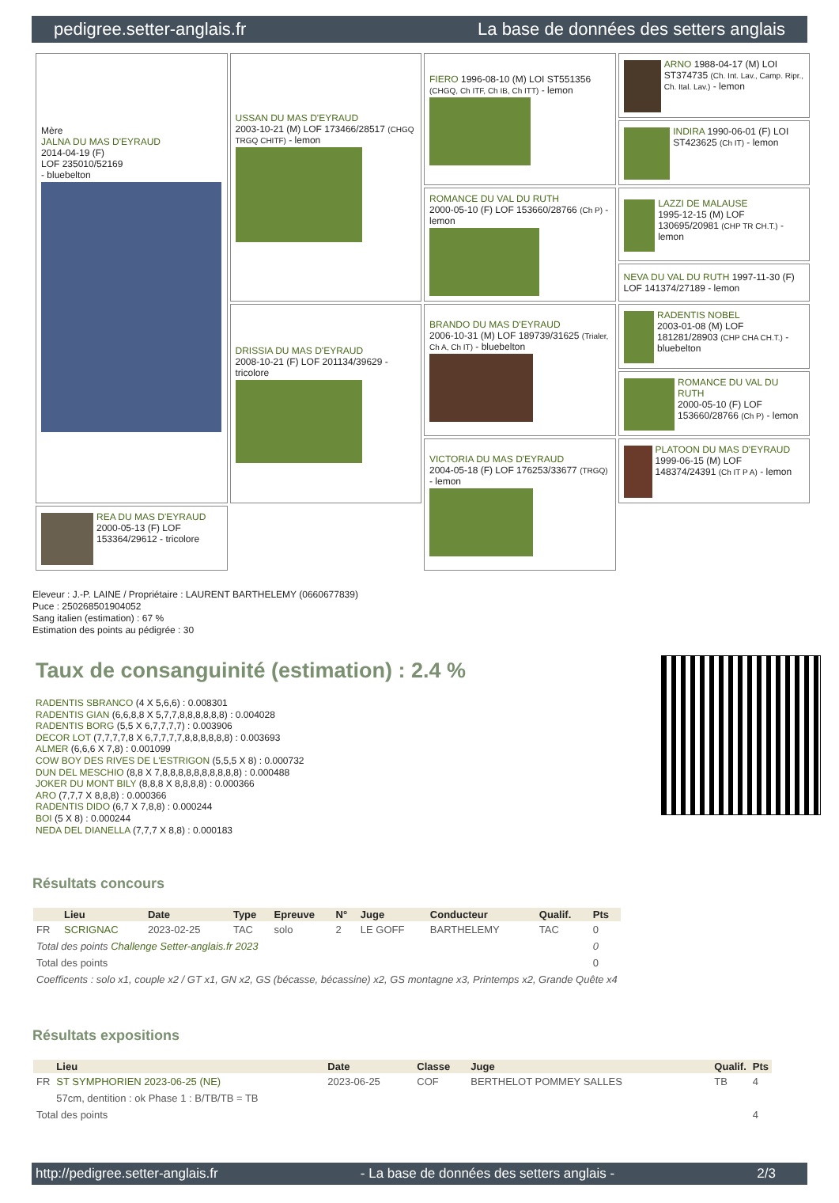pedigree.setter-anglais.fr La base de données des setters anglais
| Mère JALNA DU MAS D'EYRAUD 2014-04-19 (F) LOF 235010/52169 - bluebelton | USSAN DU MAS D'EYRAUD 2003-10-21 (M) LOF 173466/28517 (CHGQ TRGQ CHITF) - lemon | FIERO 1996-08-10 (M) LOI ST551356 (CHGQ, Ch ITF, Ch IB, Ch ITT) - lemon | ARNO 1988-04-17 (M) LOI ST374735 (Ch. Int. Lav., Camp. Ripr., Ch. Ital. Lav.) - lemon |
| | | | INDIRA 1990-06-01 (F) LOI ST423625 (Ch IT) - lemon |
| | | ROMANCE DU VAL DU RUTH 2000-05-10 (F) LOF 153660/28766 (Ch P) - lemon | LAZZI DE MALAUSE 1995-12-15 (M) LOF 130695/20981 (CHP TR CH.T.) - lemon |
| | | | NEVA DU VAL DU RUTH 1997-11-30 (F) LOF 141374/27189 - lemon |
| | DRISSIA DU MAS D'EYRAUD 2008-10-21 (F) LOF 201134/39629 - tricolore | BRANDO DU MAS D'EYRAUD 2006-10-31 (M) LOF 189739/31625 (Trialer, Ch A, Ch IT) - bluebelton | RADENTIS NOBEL 2003-01-08 (M) LOF 181281/28903 (CHP CHA CH.T.) - bluebelton |
| | | | ROMANCE DU VAL DU RUTH 2000-05-10 (F) LOF 153660/28766 (Ch P) - lemon |
| | | VICTORIA DU MAS D'EYRAUD 2004-05-18 (F) LOF 176253/33677 (TRGQ) - lemon | PLATOON DU MAS D'EYRAUD 1999-06-15 (M) LOF 148374/24391 (Ch IT P A) - lemon |
| REA DU MAS D'EYRAUD 2000-05-13 (F) LOF 153364/29612 - tricolore | | | |
Eleveur : J.-P. LAINE / Propriétaire : LAURENT BARTHELEMY (0660677839)
Puce : 250268501904052
Sang italien (estimation) : 67 %
Estimation des points au pédigrée : 30
Taux de consanguinité (estimation) : 2.4 %
RADENTIS SBRANCO (4 X 5,6,6) : 0.008301
RADENTIS GIAN (6,6,8,8 X 5,7,7,8,8,8,8,8,8) : 0.004028
RADENTIS BORG (5,5 X 6,7,7,7,7) : 0.003906
DECOR LOT (7,7,7,7,8 X 6,7,7,7,7,8,8,8,8,8,8) : 0.003693
ALMER (6,6,6 X 7,8) : 0.001099
COW BOY DES RIVES DE L'ESTRIGON (5,5,5 X 8) : 0.000732
DUN DEL MESCHIO (8,8 X 7,8,8,8,8,8,8,8,8,8,8) : 0.000488
JOKER DU MONT BILY (8,8,8 X 8,8,8,8) : 0.000366
ARO (7,7,7 X 8,8,8) : 0.000366
RADENTIS DIDO (6,7 X 7,8,8) : 0.000244
BOI (5 X 8) : 0.000244
NEDA DEL DIANELLA (7,7,7 X 8,8) : 0.000183
Résultats concours
| | Lieu | Date | Type | Epreuve | N° | Juge | Conducteur | Qualif. | Pts |
| --- | --- | --- | --- | --- | --- | --- | --- | --- | --- |
| FR | SCRIGNAC | 2023-02-25 | TAC | solo | 2 | LE GOFF | BARTHELEMY | TAC | 0 |
| Total des points Challenge Setter-anglais.fr 2023 | | | | | | | | | 0 |
| Total des points | | | | | | | | | 0 |
| Coefficents : solo x1, couple x2 / GT x1, GN x2, GS (bécasse, bécassine) x2, GS montagne x3, Printemps x2, Grande Quête x4 | | | | | | | | | |
Résultats expositions
| | Lieu | Date | Classe | Juge | Qualif. | Pts |
| --- | --- | --- | --- | --- | --- | --- |
| FR | ST SYMPHORIEN 2023-06-25 (NE) | 2023-06-25 | COF | BERTHELOT POMMEY SALLES | TB | 4 |
| | 57cm, dentition : ok Phase 1 : B/TB/TB = TB | | | | | |
| Total des points | | | | | | 4 |
http://pedigree.setter-anglais.fr - La base de données des setters anglais - 2/3